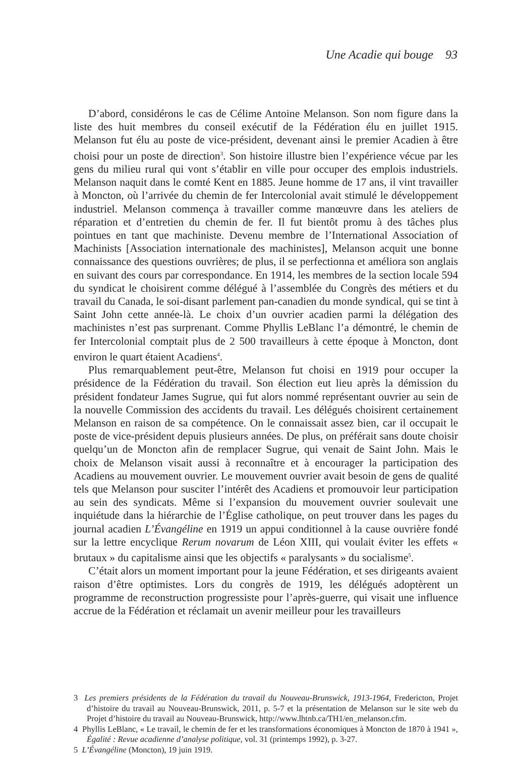Une Acadie qui bouge 93
D’abord, considérons le cas de Célime Antoine Melanson. Son nom figure dans la liste des huit membres du conseil exécutif de la Fédération élu en juillet 1915. Melanson fut élu au poste de vice-président, devenant ainsi le premier Acadien à être choisi pour un poste de direction<sup>3</sup>. Son histoire illustre bien l’expérience vécue par les gens du milieu rural qui vont s’établir en ville pour occuper des emplois industriels. Melanson naquit dans le comté Kent en 1885. Jeune homme de 17 ans, il vint travailler à Moncton, où l’arrivée du chemin de fer Intercolonial avait stimulé le développement industriel. Melanson commença à travailler comme manœuvre dans les ateliers de réparation et d’entretien du chemin de fer. Il fut bientôt promu à des tâches plus pointues en tant que machiniste. Devenu membre de l’International Association of Machinists [Association internationale des machinistes], Melanson acquit une bonne connaissance des questions ouvrières; de plus, il se perfectionna et améliora son anglais en suivant des cours par correspondance. En 1914, les membres de la section locale 594 du syndicat le choisirent comme délégué à l’assemblée du Congrès des métiers et du travail du Canada, le soi-disant parlement pan-canadien du monde syndical, qui se tint à Saint John cette année-là. Le choix d’un ouvrier acadien parmi la délégation des machinistes n’est pas surprenant. Comme Phyllis LeBlanc l’a démontré, le chemin de fer Intercolonial comptait plus de 2 500 travailleurs à cette époque à Moncton, dont environ le quart étaient Acadiens<sup>4</sup>.
Plus remarquablement peut-être, Melanson fut choisi en 1919 pour occuper la présidence de la Fédération du travail. Son élection eut lieu après la démission du président fondateur James Sugrue, qui fut alors nommé représentant ouvrier au sein de la nouvelle Commission des accidents du travail. Les délégués choisirent certainement Melanson en raison de sa compétence. On le connaissait assez bien, car il occupait le poste de vice-président depuis plusieurs années. De plus, on préférait sans doute choisir quelqu’un de Moncton afin de remplacer Sugrue, qui venait de Saint John. Mais le choix de Melanson visait aussi à reconnaître et à encourager la participation des Acadiens au mouvement ouvrier. Le mouvement ouvrier avait besoin de gens de qualité tels que Melanson pour susciter l’intérêt des Acadiens et promouvoir leur participation au sein des syndicats. Même si l’expansion du mouvement ouvrier soulevait une inquiétude dans la hiérarchie de l’Église catholique, on peut trouver dans les pages du journal acadien L’Évangéline en 1919 un appui conditionnel à la cause ouvrière fondé sur la lettre encyclique Rerum novarum de Léon XIII, qui voulait éviter les effets « brutaux » du capitalisme ainsi que les objectifs « paralysants » du socialisme<sup>5</sup>.
C’était alors un moment important pour la jeune Fédération, et ses dirigeants avaient raison d’être optimistes. Lors du congrès de 1919, les délégués adoptèrent un programme de reconstruction progressiste pour l’après-guerre, qui visait une influence accrue de la Fédération et réclamait un avenir meilleur pour les travailleurs
3 Les premiers présidents de la Fédération du travail du Nouveau-Brunswick, 1913-1964, Fredericton, Projet d’histoire du travail au Nouveau-Brunswick, 2011, p. 5-7 et la présentation de Melanson sur le site web du Projet d’histoire du travail au Nouveau-Brunswick, http://www.lhtnb.ca/TH1/en_melanson.cfm.
4 Phyllis LeBlanc, « Le travail, le chemin de fer et les transformations économiques à Moncton de 1870 à 1941 », Égalité : Revue acadienne d’analyse politique, vol. 31 (printemps 1992), p. 3-27.
5 L’Évangéline (Moncton), 19 juin 1919.